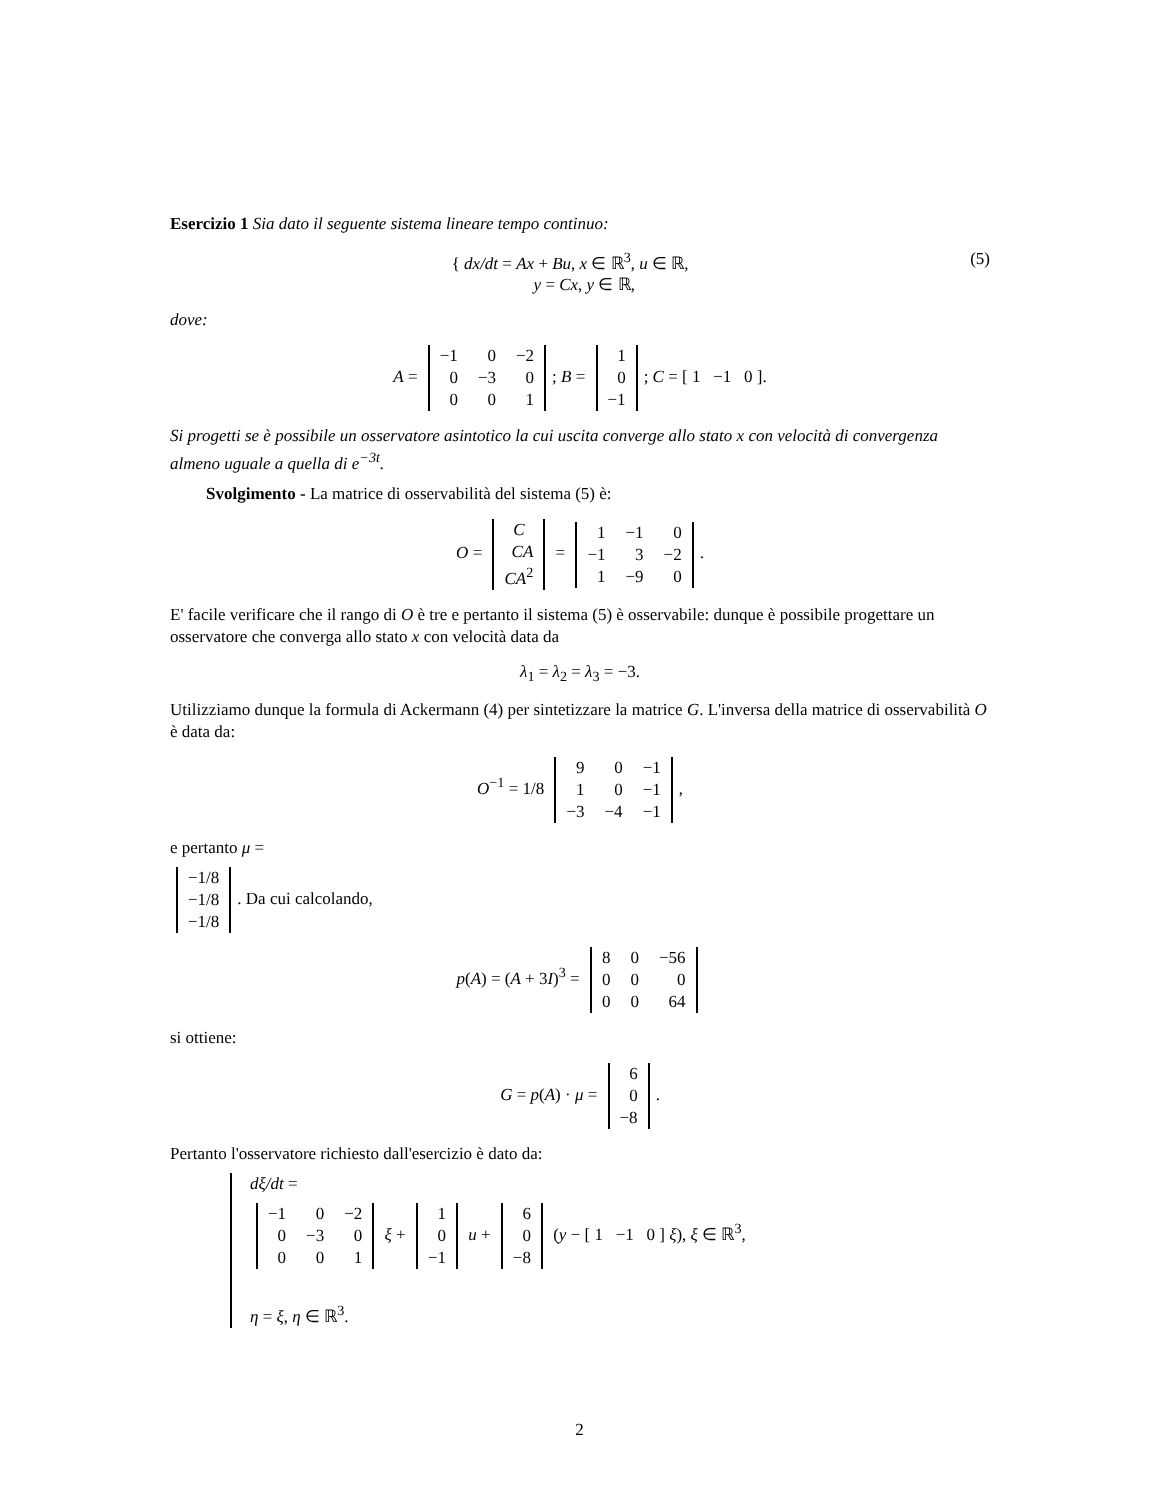Esercizio 1 Sia dato il seguente sistema lineare tempo continuo:
(5) { dx/dt = Ax + Bu, x ∈ ℝ<sup>3</sup>, u ∈ ℝ,
y = Cx, y ∈ ℝ,
dove:
A =
| −1 | 0 | −2 |
| 0 | −3 | 0 |
| 0 | 0 | 1 |
; B =
| 1 |
| 0 |
| −1 |
; C = [ 1 −1 0 ].
Si progetti se è possibile un osservatore asintotico la cui uscita converge allo stato x con velocità di convergenza almeno uguale a quella di e<sup>−3t</sup>.
Svolgimento - La matrice di osservabilità del sistema (5) è:
O =
| C |
| CA |
| CA<sup>2</sup> |
=
| 1 | −1 | 0 |
| −1 | 3 | −2 |
| 1 | −9 | 0 |
.
E' facile verificare che il rango di O è tre e pertanto il sistema (5) è osservabile: dunque è possibile progettare un osservatore che converga allo stato x con velocità data da
λ<sub>1</sub> = λ<sub>2</sub> = λ<sub>3</sub> = −3.
Utilizziamo dunque la formula di Ackermann (4) per sintetizzare la matrice G. L'inversa della matrice di osservabilità O è data da:
O<sup>−1</sup> = 1/8
| 9 | 0 | −1 |
| 1 | 0 | −1 |
| −3 | −4 | −1 |
,
e pertanto μ =
| −1/8 |
| −1/8 |
| −1/8 |
. Da cui calcolando,
p(A) = (A + 3I)<sup>3</sup> =
| 8 | 0 | −56 |
| 0 | 0 | 0 |
| 0 | 0 | 64 |
si ottiene:
G = p(A) · μ =
| 6 |
| 0 |
| −8 |
.
Pertanto l'osservatore richiesto dall'esercizio è dato da:
dξ/dt =
| −1 | 0 | −2 |
| 0 | −3 | 0 |
| 0 | 0 | 1 |
ξ +
| 1 |
| 0 |
| −1 |
u +
| 6 |
| 0 |
| −8 |
(y − [ 1 −1 0 ] ξ), ξ ∈ ℝ<sup>3</sup>,
η = ξ, η ∈ ℝ<sup>3</sup>.
2